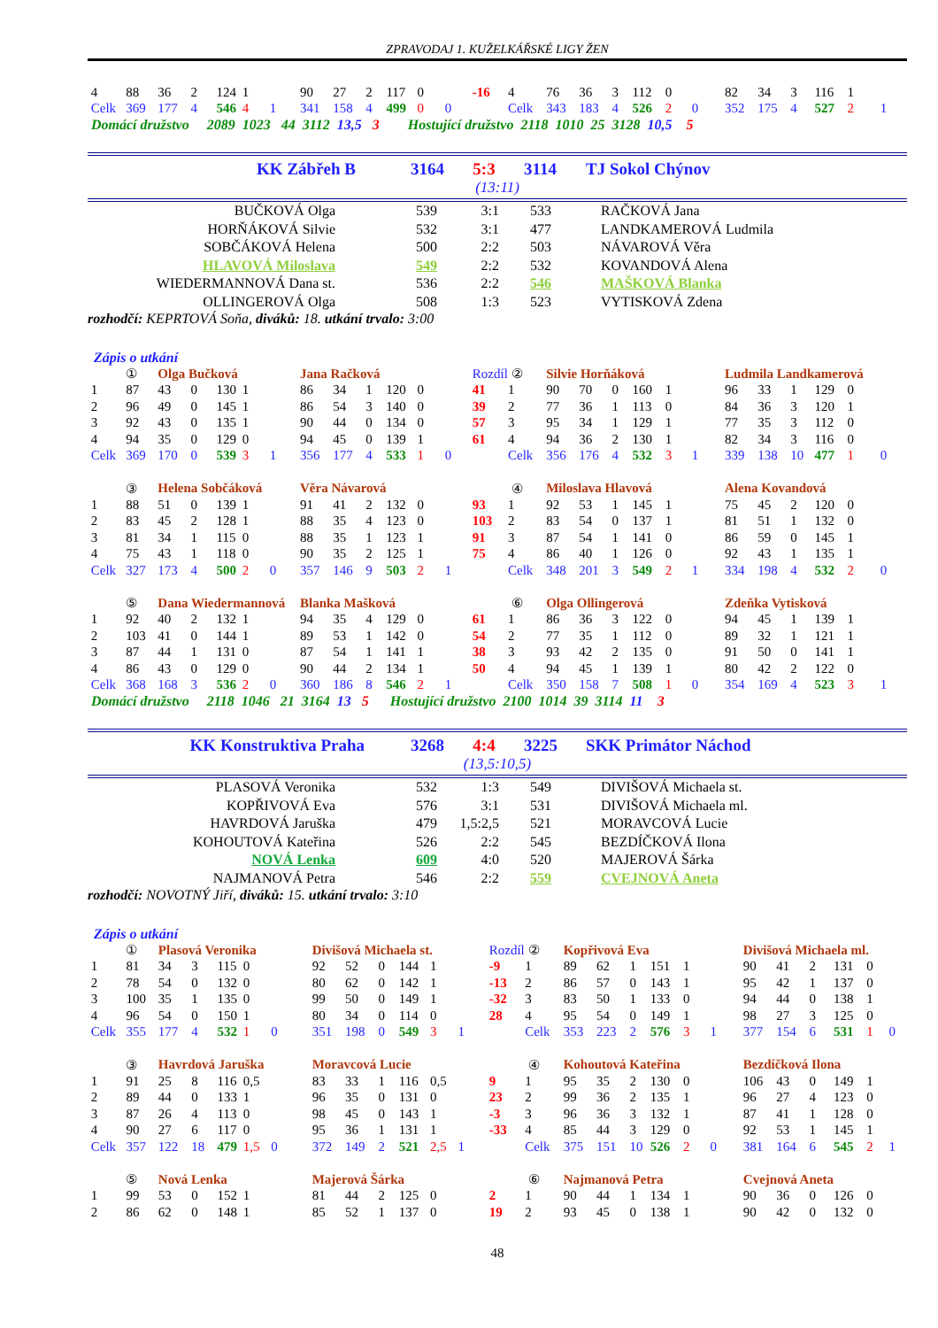ZPRAVODAJ 1. KUŽELKÁŘSKÉ LIGY ŽEN
| 4 | 88 | 36 | 2 | 124 | 1 | | 90 | 27 | 2 | 117 | 0 | | -16 | 4 | 76 | 36 | 3 | 112 | 0 | | 82 | 34 | 3 | 116 | 1 | |
| Celk | 369 | 177 | 4 | 546 | 4 | 1 | 341 | 158 | 4 | 499 | 0 | 0 | | Celk | 343 | 183 | 4 | 526 | 2 | 0 | 352 | 175 | 4 | 527 | 2 | 1 |
Domácí družstvo 2089 1023 44 3112 13,5 3 Hostující družstvo 2118 1010 25 3128 10,5 5
| KK Zábřeh B | 3164 | 5:3 | 3114 | TJ Sokol Chýnov |
| (13:11) | | | | |
| BUČKOVÁ Olga | 539 | 3:1 | 533 | RAČKOVÁ Jana |
| HORŇÁKOVÁ Silvie | 532 | 3:1 | 477 | LANDKAMEROVÁ Ludmila |
| SOBČÁKOVÁ Helena | 500 | 2:2 | 503 | NÁVAROVÁ Věra |
| HLAVOVÁ Miloslava | 549 | 2:2 | 532 | KOVANDOVÁ Alena |
| WIEDERMANNOVÁ Dana st. | 536 | 2:2 | 546 | MAŠKOVÁ Blanka |
| OLLINGEROVÁ Olga | 508 | 1:3 | 523 | VYTISKOVÁ Zdena |
rozhodčí: KEPRTOVÁ Soňa, diváků: 18. utkání trvalo: 3:00
Zápis o utkání
| | ① | Olga Bučková | | | | | Jana Račková | | | | | | Rozdíl | ② | Silvie Horňáková | | | | | | Ludmila Landkamerová | | | | | |
| 1 | 87 | 43 | 0 | 130 | 1 | | 86 | 34 | 1 | 120 | 0 | | 41 | 1 | 90 | 70 | 0 | 160 | 1 | | 96 | 33 | 1 | 129 | 0 | |
| 2 | 96 | 49 | 0 | 145 | 1 | | 86 | 54 | 3 | 140 | 0 | | 39 | 2 | 77 | 36 | 1 | 113 | 0 | | 84 | 36 | 3 | 120 | 1 | |
| 3 | 92 | 43 | 0 | 135 | 1 | | 90 | 44 | 0 | 134 | 0 | | 57 | 3 | 95 | 34 | 1 | 129 | 1 | | 77 | 35 | 3 | 112 | 0 | |
| 4 | 94 | 35 | 0 | 129 | 0 | | 94 | 45 | 0 | 139 | 1 | | 61 | 4 | 94 | 36 | 2 | 130 | 1 | | 82 | 34 | 3 | 116 | 0 | |
| Celk | 369 | 170 | 0 | 539 | 3 | 1 | 356 | 177 | 4 | 533 | 1 | 0 | | Celk | 356 | 176 | 4 | 532 | 3 | 1 | 339 | 138 | 10 | 477 | 1 | 0 |
| | ③ | Helena Sobčáková | | | | | Věra Návarová | | | | | | | ④ | Miloslava Hlavová | | | | | | Alena Kovandová | | | | | |
| 1 | 88 | 51 | 0 | 139 | 1 | | 91 | 41 | 2 | 132 | 0 | | 93 | 1 | 92 | 53 | 1 | 145 | 1 | | 75 | 45 | 2 | 120 | 0 | |
| 2 | 83 | 45 | 2 | 128 | 1 | | 88 | 35 | 4 | 123 | 0 | | 103 | 2 | 83 | 54 | 0 | 137 | 1 | | 81 | 51 | 1 | 132 | 0 | |
| 3 | 81 | 34 | 1 | 115 | 0 | | 88 | 35 | 1 | 123 | 1 | | 91 | 3 | 87 | 54 | 1 | 141 | 0 | | 86 | 59 | 0 | 145 | 1 | |
| 4 | 75 | 43 | 1 | 118 | 0 | | 90 | 35 | 2 | 125 | 1 | | 75 | 4 | 86 | 40 | 1 | 126 | 0 | | 92 | 43 | 1 | 135 | 1 | |
| Celk | 327 | 173 | 4 | 500 | 2 | 0 | 357 | 146 | 9 | 503 | 2 | 1 | | Celk | 348 | 201 | 3 | 549 | 2 | 1 | 334 | 198 | 4 | 532 | 2 | 0 |
| | ⑤ | Dana Wiedermannová | | | | | Blanka Mašková | | | | | | | ⑥ | Olga Ollingerová | | | | | | Zdeňka Vytisková | | | | | |
| 1 | 92 | 40 | 2 | 132 | 1 | | 94 | 35 | 4 | 129 | 0 | | 61 | 1 | 86 | 36 | 3 | 122 | 0 | | 94 | 45 | 1 | 139 | 1 | |
| 2 | 103 | 41 | 0 | 144 | 1 | | 89 | 53 | 1 | 142 | 0 | | 54 | 2 | 77 | 35 | 1 | 112 | 0 | | 89 | 32 | 1 | 121 | 1 | |
| 3 | 87 | 44 | 1 | 131 | 0 | | 87 | 54 | 1 | 141 | 1 | | 38 | 3 | 93 | 42 | 2 | 135 | 0 | | 91 | 50 | 0 | 141 | 1 | |
| 4 | 86 | 43 | 0 | 129 | 0 | | 90 | 44 | 2 | 134 | 1 | | 50 | 4 | 94 | 45 | 1 | 139 | 1 | | 80 | 42 | 2 | 122 | 0 | |
| Celk | 368 | 168 | 3 | 536 | 2 | 0 | 360 | 186 | 8 | 546 | 2 | 1 | | Celk | 350 | 158 | 7 | 508 | 1 | 0 | 354 | 169 | 4 | 523 | 3 | 1 |
Domácí družstvo 2118 1046 21 3164 13 5 Hostující družstvo 2100 1014 39 3114 11 3
| KK Konstruktiva Praha | 3268 | 4:4 | 3225 | SKK Primátor Náchod |
| (13,5:10,5) | | | | |
| PLASOVÁ Veronika | 532 | 1:3 | 549 | DIVIŠOVÁ Michaela st. |
| KOPŘIVOVÁ Eva | 576 | 3:1 | 531 | DIVIŠOVÁ Michaela ml. |
| HAVRDOVÁ Jaruška | 479 | 1,5:2,5 | 521 | MORAVCOVÁ Lucie |
| KOHOUTOVÁ Kateřina | 526 | 2:2 | 545 | BEZDÍČKOVÁ Ilona |
| NOVÁ Lenka | 609 | 4:0 | 520 | MAJEROVÁ Šárka |
| NAJMANOVÁ Petra | 546 | 2:2 | 559 | CVEJNOVÁ Aneta |
rozhodčí: NOVOTNÝ Jiří, diváků: 15. utkání trvalo: 3:10
Zápis o utkání
| | ① | Plasová Veronika | | | | | Divišová Michaela st. | | | | | | Rozdíl | ② | Kopřivová Eva | | | | | | Divišová Michaela ml. | | | | | |
| 1 | 81 | 34 | 3 | 115 | 0 | | 92 | 52 | 0 | 144 | 1 | | -9 | 1 | 89 | 62 | 1 | 151 | 1 | | 90 | 41 | 2 | 131 | 0 | |
| 2 | 78 | 54 | 0 | 132 | 0 | | 80 | 62 | 0 | 142 | 1 | | -13 | 2 | 86 | 57 | 0 | 143 | 1 | | 95 | 42 | 1 | 137 | 0 | |
| 3 | 100 | 35 | 1 | 135 | 0 | | 99 | 50 | 0 | 149 | 1 | | -32 | 3 | 83 | 50 | 1 | 133 | 0 | | 94 | 44 | 0 | 138 | 1 | |
| 4 | 96 | 54 | 0 | 150 | 1 | | 80 | 34 | 0 | 114 | 0 | | 28 | 4 | 95 | 54 | 0 | 149 | 1 | | 98 | 27 | 3 | 125 | 0 | |
| Celk | 355 | 177 | 4 | 532 | 1 | 0 | 351 | 198 | 0 | 549 | 3 | 1 | | Celk | 353 | 223 | 2 | 576 | 3 | 1 | 377 | 154 | 6 | 531 | 1 | 0 |
| | ③ | Havrdová Jaruška | | | | | Moravcová Lucie | | | | | | | ④ | Kohoutová Kateřina | | | | | | Bezdíčková Ilona | | | | | |
| 1 | 91 | 25 | 8 | 116 | 0,5 | | 83 | 33 | 1 | 116 | 0,5 | | 9 | 1 | 95 | 35 | 2 | 130 | 0 | | 106 | 43 | 0 | 149 | 1 | |
| 2 | 89 | 44 | 0 | 133 | 1 | | 96 | 35 | 0 | 131 | 0 | | 23 | 2 | 99 | 36 | 2 | 135 | 1 | | 96 | 27 | 4 | 123 | 0 | |
| 3 | 87 | 26 | 4 | 113 | 0 | | 98 | 45 | 0 | 143 | 1 | | -3 | 3 | 96 | 36 | 3 | 132 | 1 | | 87 | 41 | 1 | 128 | 0 | |
| 4 | 90 | 27 | 6 | 117 | 0 | | 95 | 36 | 1 | 131 | 1 | | -33 | 4 | 85 | 44 | 3 | 129 | 0 | | 92 | 53 | 1 | 145 | 1 | |
| Celk | 357 | 122 | 18 | 479 | 1,5 | 0 | 372 | 149 | 2 | 521 | 2,5 | 1 | | Celk | 375 | 151 | 10 | 526 | 2 | 0 | 381 | 164 | 6 | 545 | 2 | 1 |
| | ⑤ | Nová Lenka | | | | | Majerová Šárka | | | | | | | ⑥ | Najmanová Petra | | | | | | Cvejnová Aneta | | | | | |
| 1 | 99 | 53 | 0 | 152 | 1 | | 81 | 44 | 2 | 125 | 0 | | 2 | 1 | 90 | 44 | 1 | 134 | 1 | | 90 | 36 | 0 | 126 | 0 | |
| 2 | 86 | 62 | 0 | 148 | 1 | | 85 | 52 | 1 | 137 | 0 | | 19 | 2 | 93 | 45 | 0 | 138 | 1 | | 90 | 42 | 0 | 132 | 0 | |
48